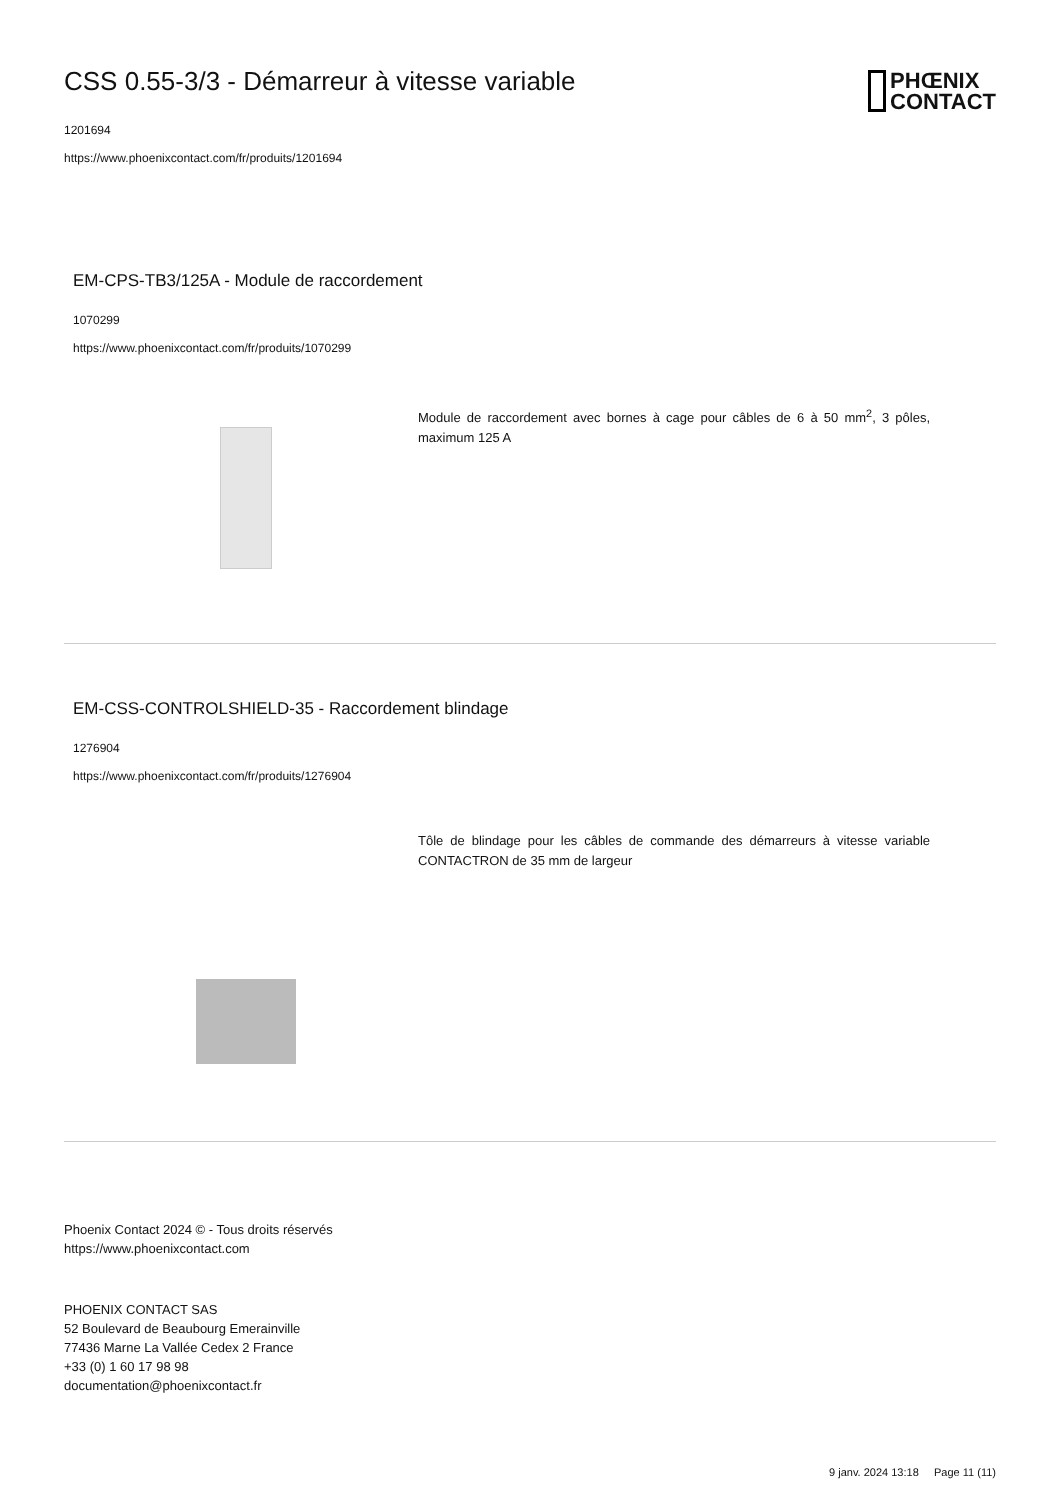PHŒNIX
CONTACT
CSS 0.55-3/3 - Démarreur à vitesse variable
1201694
https://www.phoenixcontact.com/fr/produits/1201694
EM-CPS-TB3/125A - Module de raccordement
1070299
https://www.phoenixcontact.com/fr/produits/1070299
Module de raccordement avec bornes à cage pour câbles de 6 à 50 mm<sup>2</sup>, 3 pôles, maximum 125 A
EM-CSS-CONTROLSHIELD-35 - Raccordement blindage
1276904
https://www.phoenixcontact.com/fr/produits/1276904
Tôle de blindage pour les câbles de commande des démarreurs à vitesse variable CONTACTRON de 35 mm de largeur
Phoenix Contact 2024 © - Tous droits réservés
https://www.phoenixcontact.com
PHOENIX CONTACT SAS
52 Boulevard de Beaubourg Emerainville
77436 Marne La Vallée Cedex 2 France
+33 (0) 1 60 17 98 98
documentation@phoenixcontact.fr
9 janv. 2024 13:18 Page 11 (11)